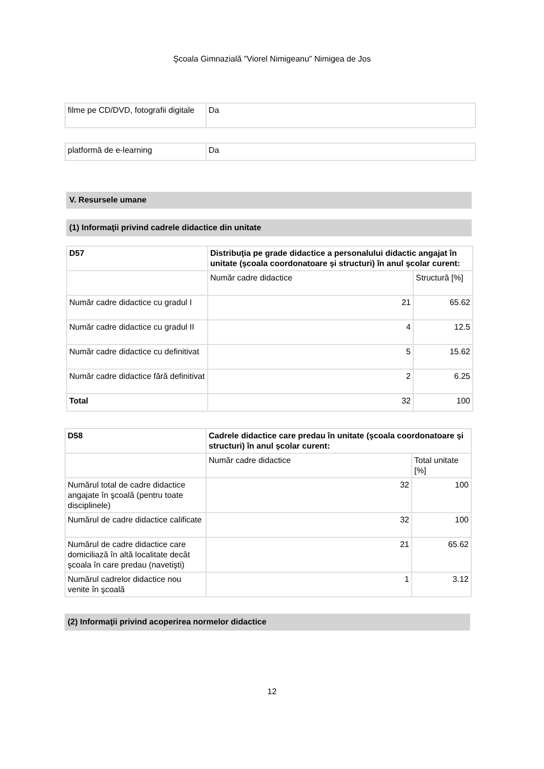Şcoala Gimnazială "Viorel Nimigeanu" Nimigea de Jos
| filme pe CD/DVD, fotografii digitale | Da |
| platformă de e-learning | Da |
V. Resursele umane
(1) Informaţii privind cadrele didactice din unitate
| D57 | Distribuţia pe grade didactice a personalului didactic angajat în unitate (şcoala coordonatoare şi structuri) în anul şcolar curent: | |
| | Număr cadre didactice | Structură [%] |
| Număr cadre didactice cu gradul I | 21 | 65.62 |
| Număr cadre didactice cu gradul II | 4 | 12.5 |
| Număr cadre didactice cu definitivat | 5 | 15.62 |
| Număr cadre didactice fără definitivat | 2 | 6.25 |
| Total | 32 | 100 |
| D58 | Cadrele didactice care predau în unitate (şcoala coordonatoare şi structuri) în anul şcolar curent: | |
| | Număr cadre didactice | Total unitate [%] |
| Numărul total de cadre didactice angajate în şcoală (pentru toate disciplinele) | 32 | 100 |
| Numărul de cadre didactice calificate | 32 | 100 |
| Numărul de cadre didactice care domiciliază în altă localitate decât şcoala în care predau (navetişti) | 21 | 65.62 |
| Numărul cadrelor didactice nou venite în şcoală | 1 | 3.12 |
(2) Informaţii privind acoperirea normelor didactice
12